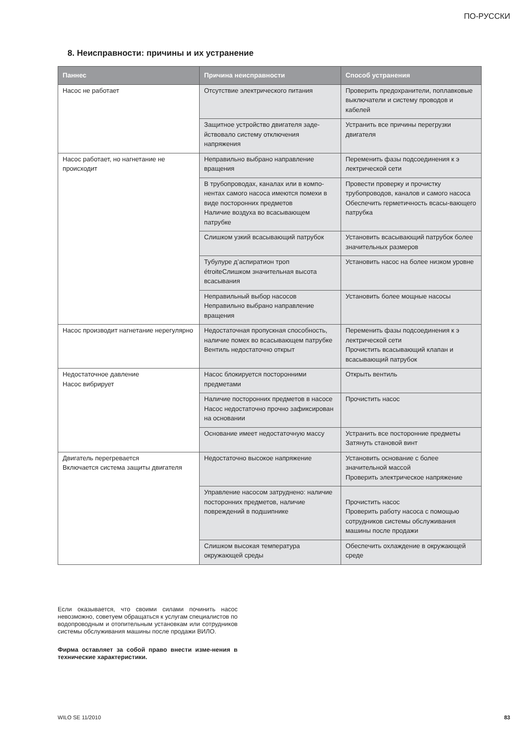ПО-РУССКИ
8. Неисправности: причины и их устранение
| Паннес | Причина неисправности | Способ устранения |
| --- | --- | --- |
| Насос не работает | Отсутствие электрического питания | Проверить предохранители, поплавковые выключатели и систему проводов и кабелей |
| | Защитное устройство двигателя заде-йствовало систему отключения напряжения | Устранить все причины перегрузки двигателя |
| Насос работает, но нагнетание не происходит | Неправильно выбрано направление вращения | Переменить фазы подсоединения к э лектрической сети |
| | В трубопроводах, каналах или в компо-нентах самого насоса имеются помехи в виде посторонних предметов Наличие воздуха во всасывающем патрубке | Провести проверку и прочистку трубопроводов, каналов и самого насоса Обеспечить герметичность всасы-вающего патрубка |
| | Слишком узкий всасывающий патрубок | Установить всасывающий патрубок более значительных размеров |
| | Тубулуре д’аспиратион троп étroiteСлишком значительная высота всасывания | Установить насос на более низком уровне |
| | Неправильный выбор насосов Неправильно выбрано направление вращения | Установить более мощные насосы |
| Насос производит нагнетание нерегулярно | Недостаточная пропускная способность, наличие помех во всасывающем патрубке Вентиль недостаточно открыт | Переменить фазы подсоединения к э лектрической сети Прочистить всасывающий клапан и всасывающий патрубок |
| Недостаточное давление Насос вибрирует | Насос блокируется посторонними предметами | Открыть вентиль |
| | Наличие посторонних предметов в насосе Насос недостаточно прочно зафиксирован на основании | Прочистить насос |
| | Основание имеет недостаточную массу | Устранить все посторонние предметы Затянуть становой винт |
| Двигатель перегревается Включается система защиты двигателя | Недостаточно высокое напряжение | Установить основание с более значительной массой Проверить электрическое напряжение |
| | Управление насосом затруднено: наличие посторонних предметов, наличие повреждений в подшипнике | Прочистить насос Проверить работу насоса с помощью сотрудников системы обслуживания машины после продажи |
| | Слишком высокая температура окружающей среды | Обеспечить охлаждение в окружающей среде |
Если оказывается, что своими силами починить насос невозможно, советуем обращаться к услугам специалистов по водопроводным и отопительным установкам или сотрудников системы обслуживания машины после продажи ВИЛО.
Фирма оставляет за собой право внести изме-нения в технические характеристики.
WILO SE 11/2010 83